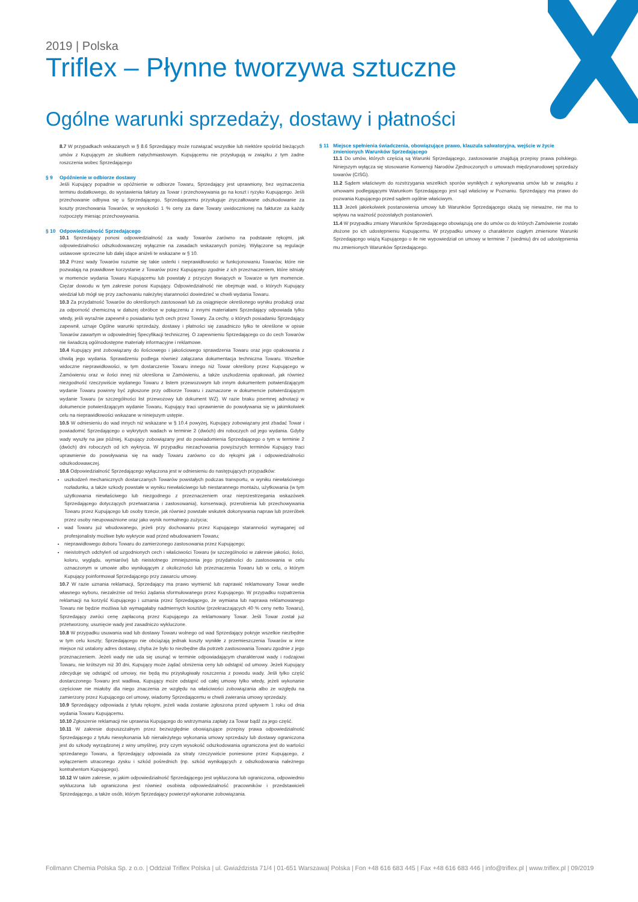2019 | Polska
Triflex – Płynne tworzywa sztuczne
Ogólne warunki sprzedaży, dostawy i płatności
8.7 W przypadkach wskazanych w § 8.6 Sprzedający może rozwiązać wszystkie lub niektóre spośród bieżących umów z Kupującym ze skutkiem natychmiastowym. Kupującemu nie przysługują w związku z tym żadne roszczenia wobec Sprzedającego
§ 9 Opóźnienie w odbiorze dostawy
Jeśli Kupujący popadnie w opóźnienie w odbiorze Towaru, Sprzedający jest uprawniony, bez wyznaczenia terminu dodatkowego, do wystawienia faktury za Towar i przechowywania go na koszt i ryzyko Kupującego. Jeśli przechowanie odbywa się u Sprzedającego, Sprzedającemu przysługuje zryczałtowane odszkodowanie za koszty przechowania Towarów, w wysokości 1 % ceny za dane Towary uwidocznionej na fakturze za każdy rozpoczęty miesiąc przechowywania.
§ 10 Odpowiedzialność Sprzedającego
10.1 Sprzedający ponosi odpowiedzialność za wady Towarów zarówno na podstawie rękojmi, jak odpowiedzialności odszkodowawczej wyłącznie na zasadach wskazanych poniżej. Wyłączone są regulacje ustawowe sprzeczne lub dalej idące aniżeli te wskazane w § 10.
10.2 Przez wady Towarów rozumie się takie usterki i nieprawidłowości w funkcjonowaniu Towarów, które nie pozwalają na prawidłowe korzystanie z Towarów przez Kupującego zgodnie z ich przeznaczeniem, które istniały w momencie wydania Towaru Kupującemu lub powstały z przyczyn tkwiących w Towarze w tym momencie. Ciężar dowodu w tym zakresie ponosi Kupujący. Odpowiedzialność nie obejmuje wad, o których Kupujący wiedział lub mógł się przy zachowaniu należytej staranności dowiedzieć w chwili wydania Towaru.
10.3 Za przydatność Towarów do określonych zastosowań lub za osiągnięcie określonego wyniku produkcji oraz za odporność chemiczną w dalszej obróbce w połączeniu z innymi materiałami Sprzedający odpowiada tylko wtedy, jeśli wyraźnie zapewnił o posiadaniu tych cech przez Towary. Za cechy, o których posiadaniu Sprzedający zapewnił, uznaje Ogólne warunki sprzedaży, dostawy i płatności się zasadniczo tylko te określone w opisie Towarów zawartym w odpowiedniej Specyfikacji technicznej. O zapewnieniu Sprzedającego co do cech Towarów nie świadczą ogólnodostępne materiały informacyjne i reklamowe.
10.4 Kupujący jest zobowiązany do ilościowego i jakościowego sprawdzenia Towaru oraz jego opakowania z chwilą jego wydania. Sprawdzeniu podlega również załączana dokumentacja techniczna Towaru. Wszelkie widoczne nieprawidłowości, w tym dostarczenie Towaru innego niż Towar określony przez Kupującego w Zamówieniu oraz w ilości innej niż określona w Zamówieniu, a także uszkodzenia opakowań, jak również niezgodność rzeczywiście wydanego Towaru z listem przewozowym lub innym dokumentem potwierdzającym wydanie Towaru powinny być zgłoszone przy odbiorze Towaru i zaznaczone w dokumencie potwierdzającym wydanie Towaru (w szczególności list przewozowy lub dokument WZ). W razie braku pisemnej adnotacji w dokumencie potwierdzającym wydanie Towaru, Kupujący traci uprawnienie do powoływania się w jakimkolwiek celu na nieprawidłowości wskazane w niniejszym ustępie.
10.5 W odniesieniu do wad innych niż wskazane w § 10.4 powyżej, Kupujący zobowiązany jest zbadać Towar i powiadomić Sprzedającego o wykrytych wadach w terminie 2 (dwóch) dni roboczych od jego wydania. Gdyby wady wyszły na jaw później, Kupujący zobowiązany jest do powiadomienia Sprzedającego o tym w terminie 2 (dwóch) dni roboczych od ich wykrycia. W przypadku niezachowania powyższych terminów Kupujący traci uprawnienie do powoływania się na wady Towaru zarówno co do rękojmi jak i odpowiedzialności odszkodowawczej.
10.6 Odpowiedzialność Sprzedającego wyłączona jest w odniesieniu do następujących przypadków:
uszkodzeń mechanicznych dostarczanych Towarów powstałych podczas transportu, w wyniku niewłaściwego rozładunku, a także szkody powstałe w wyniku niewłaściwego lub niestarannego montażu, użytkowania (w tym użytkowania niewłaściwego lub niezgodnego z przeznaczeniem oraz nieprzestrzegania wskazówek Sprzedającego dotyczących przetwarzania i zastosowania), konserwacji, przerobienia lub przechowywania Towaru przez Kupującego lub osoby trzecie, jak również powstałe wskutek dokonywania napraw lub przeróbek przez osoby nieupoważnione oraz jako wynik normalnego zużycia;
wad Towaru już wbudowanego, jeżeli przy dochowaniu przez Kupującego staranności wymaganej od profesjonalisty możliwe było wykrycie wad przed wbudowaniem Towaru;
nieprawidłowego doboru Towaru do zamierzonego zastosowania przez Kupującego;
nieistotnych odchyleń od uzgodnionych cech i właściwości Towaru (w szczególności w zakresie jakości, ilości, koloru, wyglądu, wymiarów) lub nieistotnego zmniejszenia jego przydatności do zastosowania w celu oznaczonym w umowie albo wynikającym z okoliczności lub przeznaczenia Towaru lub w celu, o którym Kupujący poinformował Sprzedającego przy zawarciu umowy.
10.7 W razie uznania reklamacji, Sprzedający ma prawo wymienić lub naprawić reklamowany Towar wedle własnego wyboru, niezależnie od treści żądania sformułowanego przez Kupującego. W przypadku rozpatrzenia reklamacji na korzyść Kupującego i uznania przez Sprzedającego, że wymiana lub naprawa reklamowanego Towaru nie będzie możliwa lub wymagałaby nadmiernych kosztów (przekraczających 40 % ceny netto Towaru), Sprzedający zwróci cenę zapłaconą przez Kupującego za reklamowany Towar. Jeśli Towar został już przetworzony, usunięcie wady jest zasadniczo wykluczone.
10.8 W przypadku usuwania wad lub dostawy Towaru wolnego od wad Sprzedający pokryje wszelkie niezbędne w tym celu koszty; Sprzedającego nie obciążają jednak koszty wynikłe z przemieszczenia Towarów w inne miejsce niż ustalony adres dostawy, chyba że było to niezbędne dla potrzeb zastosowania Towaru zgodnie z jego przeznaczeniem. Jeżeli wady nie uda się usunąć w terminie odpowiadającym charakterowi wady i rodzajowi Towaru, nie krótszym niż 30 dni, Kupujący może żądać obniżenia ceny lub odstąpić od umowy. Jeżeli Kupujący zdecyduje się odstąpić od umowy, nie będą mu przysługiwały roszczenia z powodu wady. Jeśli tylko część dostarczonego Towaru jest wadliwa, Kupujący może odstąpić od całej umowy tylko wtedy, jeżeli wykonanie częściowe nie miałoby dla niego znaczenia ze względu na właściwości zobowiązania albo ze względu na zamierzony przez Kupującego cel umowy, wiadomy Sprzedającemu w chwili zwierania umowy sprzedaży.
10.9 Sprzedający odpowiada z tytułu rękojmi, jeżeli wada zostanie zgłoszona przed upływem 1 roku od dnia wydania Towaru Kupującemu.
10.10 Zgłoszenie reklamacji nie uprawnia Kupującego do wstrzymania zapłaty za Towar bądź za jego część.
10.11 W zakresie dopuszczalnym przez bezwzględnie obowiązujące przepisy prawa odpowiedzialność Sprzedającego z tytułu niewykonania lub nienależytego wykonania umowy sprzedaży lub dostawy ograniczona jest do szkody wyrządzonej z winy umyślnej, przy czym wysokość odszkodowania ograniczona jest do wartości sprzedanego Towaru, a Sprzedający odpowiada za straty rzeczywiście poniesione przez Kupującego, z wyłączeniem utraconego zysku i szkód pośrednich (np. szkód wynikających z odszkodowania należnego kontrahentom Kupującego).
10.12 W takim zakresie, w jakim odpowiedzialność Sprzedającego jest wykluczona lub ograniczona, odpowiednio wykluczona lub ograniczona jest również osobista odpowiedzialność pracowników i przedstawicieli Sprzedającego, a także osób, którym Sprzedający powierzył wykonanie zobowiązania.
§ 11 Miejsce spełnienia świadczenia, obowiązujące prawo, klauzula salwatoryjna, wejście w życie zmienionych Warunków Sprzedającego
11.1 Do umów, których częścią są Warunki Sprzedającego, zastosowanie znajdują przepisy prawa polskiego. Niniejszym wyłącza się stosowanie Konwencji Narodów Zjednoczonych o umowach międzynarodowej sprzedaży towarów (CISG).
11.2 Sądem właściwym do rozstrzygania wszelkich sporów wynikłych z wykonywania umów lub w związku z umowami podlegającymi Warunkom Sprzedającego jest sąd właściwy w Poznaniu. Sprzedający ma prawo do pozwania Kupującego przed sądem ogólnie właściwym.
11.3 Jeżeli jakiekolwiek postanowienia umowy lub Warunków Sprzedającego okażą się nieważne, nie ma to wpływu na ważność pozostałych postanowień.
11.4 W przypadku zmiany Warunków Sprzedającego obowiązują one do umów co do których Zamówienie zostało złożone po ich udostępnieniu Kupującemu. W przypadku umowy o charakterze ciągłym zmienione Warunki Sprzedającego wiążą Kupującego o ile nie wypowiedział on umowy w terminie 7 (siedmiu) dni od udostępnienia mu zmienionych Warunków Sprzedającego.
Follmann Chemia Polska Sp. z o.o. | Oddział Triflex Polska | ul. Gwiaździsta 71/4 | 01-651 Warszawa| Polska | Fon +48 616 683 445 | Fax +48 616 683 446 | info@triflex.pl | www.triflex.pl | 09/2019